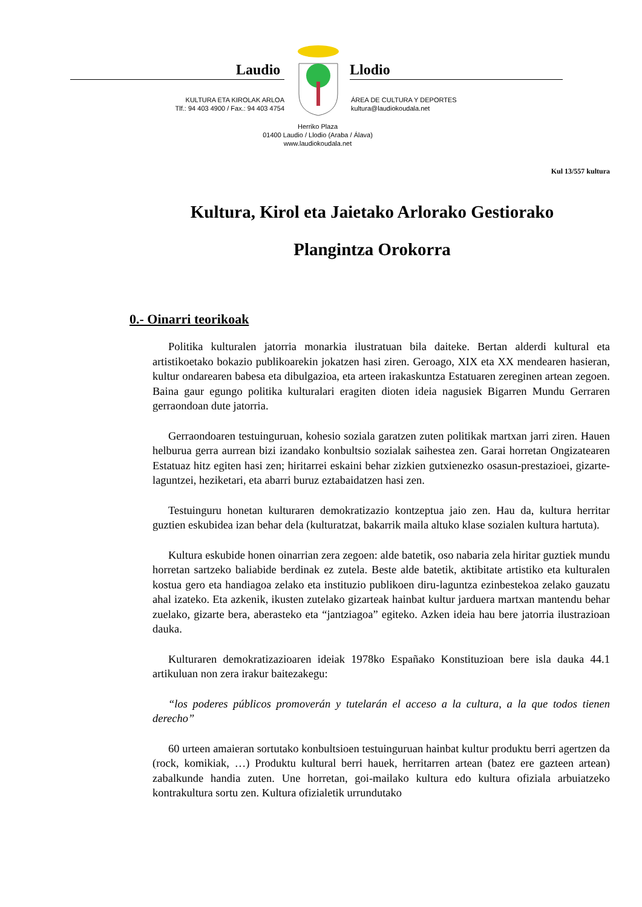Laudio Llodio
KULTURA ETA KIROLAK ARLOA
Tlf.: 94 403 4900 / Fax.: 94 403 4754
ÁREA DE CULTURA Y DEPORTES
kultura@laudiokoudala.net
Herriko Plaza
01400 Laudio / Llodio (Araba / Álava)
www.laudiokoudala.net
Kul 13/557 kultura
Kultura, Kirol eta Jaietako Arlorako Gestiorako Plangintza Orokorra
0.- Oinarri teorikoak
Politika kulturalen jatorria monarkia ilustratuan bila daiteke. Bertan alderdi kultural eta artistikoetako bokazio publikoarekin jokatzen hasi ziren. Geroago, XIX eta XX mendearen hasieran, kultur ondarearen babesa eta dibulgazioa, eta arteen irakaskuntza Estatuaren zereginen artean zegoen. Baina gaur egungo politika kulturalari eragiten dioten ideia nagusiek Bigarren Mundu Gerraren gerraondoan dute jatorria.
Gerraondoaren testuinguruan, kohesio soziala garatzen zuten politikak martxan jarri ziren. Hauen helburua gerra aurrean bizi izandako konbultsio sozialak saihestea zen. Garai horretan Ongizatearen Estatuaz hitz egiten hasi zen; hiritarrei eskaini behar zizkien gutxienezko osasun-prestazioei, gizarte-laguntzei, heziketari, eta abarri buruz eztabaidatzen hasi zen.
Testuinguru honetan kulturaren demokratizazio kontzeptua jaio zen. Hau da, kultura herritar guztien eskubidea izan behar dela (kulturatzat, bakarrik maila altuko klase sozialen kultura hartuta).
Kultura eskubide honen oinarrian zera zegoen: alde batetik, oso nabaria zela hiritar guztiek mundu horretan sartzeko baliabide berdinak ez zutela. Beste alde batetik, aktibitate artistiko eta kulturalen kostua gero eta handiagoa zelako eta instituzio publikoen diru-laguntza ezinbestekoa zelako gauzatu ahal izateko. Eta azkenik, ikusten zutelako gizarteak hainbat kultur jarduera martxan mantendu behar zuelako, gizarte bera, aberasteko eta “jantziagoa” egiteko. Azken ideia hau bere jatorria ilustrazioan dauka.
Kulturaren demokratizazioaren ideiak 1978ko Españako Konstituzioan bere isla dauka 44.1 artikuluan non zera irakur baitezakegu:
“los poderes públicos promoverán y tutelarán el acceso a la cultura, a la que todos tienen derecho”
60 urteen amaieran sortutako konbultsioen testuinguruan hainbat kultur produktu berri agertzen da (rock, komikiak, …) Produktu kultural berri hauek, herritarren artean (batez ere gazteen artean) zabalkunde handia zuten. Une horretan, goi-mailako kultura edo kultura ofiziala arbuiatzeko kontrakultura sortu zen. Kultura ofizialetik urrundutako